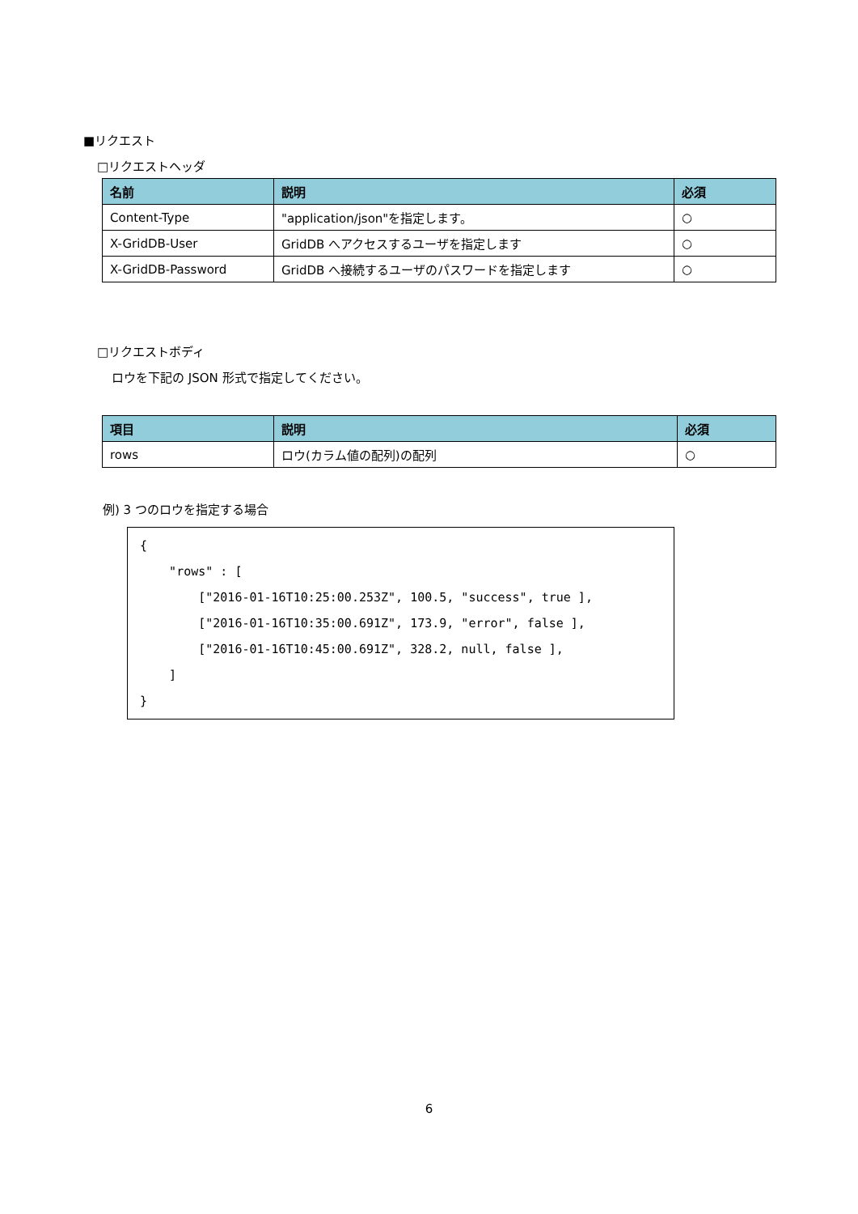■リクエスト
□リクエストヘッダ
| 名前 | 説明 | 必須 |
| --- | --- | --- |
| Content-Type | "application/json"を指定します。 | ○ |
| X-GridDB-User | GridDB へアクセスするユーザを指定します | ○ |
| X-GridDB-Password | GridDB へ接続するユーザのパスワードを指定します | ○ |
□リクエストボディ
ロウを下記の JSON 形式で指定してください。
| 項目 | 説明 | 必須 |
| --- | --- | --- |
| rows | ロウ(カラム値の配列)の配列 | ○ |
例) 3 つのロウを指定する場合
{
    "rows" : [
        ["2016-01-16T10:25:00.253Z", 100.5, "success", true ],
        ["2016-01-16T10:35:00.691Z", 173.9, "error", false ],
        ["2016-01-16T10:45:00.691Z", 328.2, null, false ],
    ]
}
6